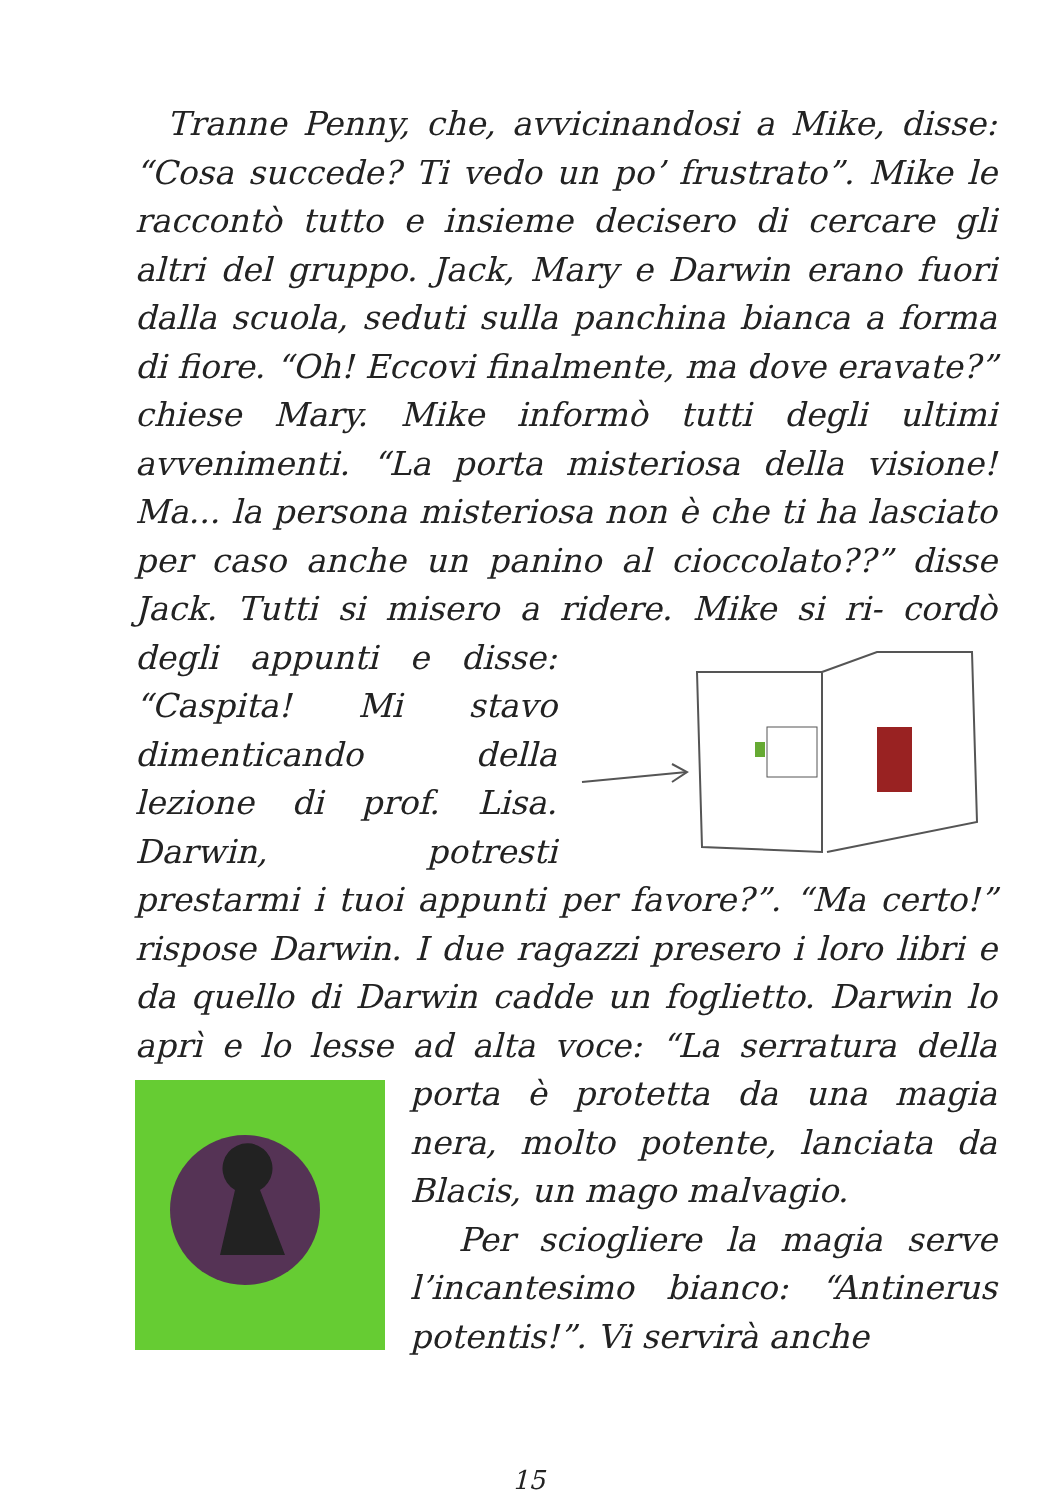Tranne Penny, che, avvicinandosi a Mike, disse: “Cosa succede? Ti vedo un po’ frustrato”. Mike le raccontò tutto e insieme decisero di cercare gli altri del gruppo. Jack, Mary e Darwin erano fuori dalla scuola, seduti sulla panchina bianca a forma di fiore. “Oh! Eccovi finalmente, ma dove eravate?” chiese Mary. Mike informò tutti degli ultimi avvenimenti. “La porta misteriosa della visione! Ma... la persona misteriosa non è che ti ha lasciato per caso anche un panino al cioccolato??” disse Jack. Tutti si misero a ridere. Mike si ri- cordò degli appunti e disse: “Caspita! Mi stavo dimenticando della lezione di prof. Lisa. Darwin, potresti prestarmi i tuoi appunti per favore?”. “Ma certo!” rispose Darwin. I due ragazzi presero i loro libri e da quello di Darwin cadde un foglietto. Darwin lo aprì e lo lesse ad alta voce: “La serratura della porta è protetta da una magia nera, molto potente, lanciata da Blacis, un mago malvagio.
Per sciogliere la magia serve l’incantesimo bianco: “Antinerus potentis!”. Vi servirà anche
15